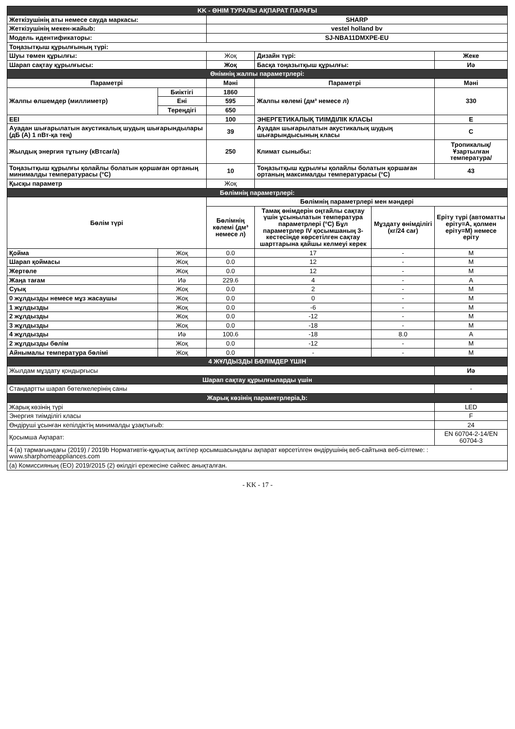| KK - ӨНІМ ТУРАЛЫ АҚПАРАТ ПАРАҒЫ | | | | | |
| Жеткізушінің аты немесе сауда маркасы: | | SHARP | | | |
| Жеткізушінің мекен-жайыb: | | vestel holland bv | | | |
| Модель идентификаторы: | | SJ-NBA11DMXPE-EU | | | |
| Тоңазытқыш құрылғының түрі: | | | | | |
| Шуы төмен құрылғы: | | Жоқ | Дизайн түрі: | | Жеке |
| Шарап сақтау құрылғысы: | | Жоқ | Басқа тоңазытқыш құрылғы: | | Иә |
| Өнімнің жалпы параметрлері: | | | | | |
| Параметрі | | Мәні | Параметрі | | Мәні |
| Жалпы өлшемдер (миллиметр) | Биіктігі | 1860 | Жалпы көлемі (дм³ немесе л) | | 330 |
| | Ені | 595 | | | |
| | Тереңдігі | 650 | | | |
| EEI | | 100 | ЭНЕРГЕТИКАЛЫҚ ТИІМДІЛІК КЛАСЫ | | E |
| Ауадан шығарылатын акустикалық шудың шығарындылары (дБ (A) 1 пВт-қа тең) | | 39 | Ауадан шығарылатын акустикалық шудың шығарындысының класы | | C |
| Жылдық энергия тұтыну (кВтсағ/а) | | 250 | Климат сыныбы: | | Тропикалық/Ұзартылған температура/ |
| Тоңазытқыш құрылғы қолайлы болатын қоршаған ортаның минималды температурасы (°C) | | 10 | Тоңазытқыш құрылғы қолайлы болатын қоршаған ортаның максималды температурасы (°C) | | 43 |
| Қысқы параметр | | Жоқ | | | |
| Бөлімнің параметрлері: | | | | | |
| Бөлім түрі | | Бөлімнің параметрлері мен мәндері | | | |
| | | Бөлімнің көлемі (дм³ немесе л) | Тамақ өнімдерін оңтайлы сақтау үшін ұсынылатын температура параметрлері (°C) Бұл параметрлер IV қосымшаның 3-кестесінде көрсетілген сақтау шарттарына қайшы келмеуі керек | Мұздату өнімділігі (кг/24 сағ) | Еріту түрі (автоматты еріту=A, қолмен еріту=M) немесе еріту |
| Қойма | Жоқ | 0.0 | 17 | - | M |
| Шарап қоймасы | Жоқ | 0.0 | 12 | - | M |
| Жертөле | Жоқ | 0.0 | 12 | - | M |
| Жаңа тағам | Иә | 229.6 | 4 | - | A |
| Суық | Жоқ | 0.0 | 2 | - | M |
| 0 жұлдызды немесе мұз жасаушы | Жоқ | 0.0 | 0 | - | M |
| 1 жұлдызды | Жоқ | 0.0 | -6 | - | M |
| 2 жұлдызды | Жоқ | 0.0 | -12 | - | M |
| 3 жұлдызды | Жоқ | 0.0 | -18 | - | M |
| 4 жұлдызды | Иә | 100.6 | -18 | 8.0 | A |
| 2 жұлдызды бөлім | Жоқ | 0.0 | -12 | - | M |
| Айнымалы температура бөлімі | Жоқ | 0.0 | - | - | M |
| 4 ЖҰЛДЫЗДЫ БӨЛІМДЕР ҮШІН | | | | | |
| Жылдам мұздату қондырғысы | | | | | Иә |
| Шарап сақтау құрылғыларды үшін | | | | | |
| Стандартты шарап бөтелкелерінің саны | | | | | - |
| Жарық көзінің параметрлеріa,b: | | | | | |
| Жарық көзінің түрі | | | | | LED |
| Энергия тиімділігі класы | | | | | F |
| Өндіруші ұсынған кепілдіктің минималды ұзақтығыb: | | | | | 24 |
| Қосымша Ақпарат: | | | | | EN 60704-2-14/EN 60704-3 |
| 4 (a) тармағындағы (2019) / 2019b Нормативтік-құқықтық актілер қосымшасындағы ақпарат көрсетілген өндірушінің веб-сайтына веб-сілтеме: : www.sharphomeappliances.com | | | | | |
| (a) Комиссияның (ЕО) 2019/2015 (2) өкілдігі ережесіне сәйкес анықталған. | | | | | |
- KK - 17 -